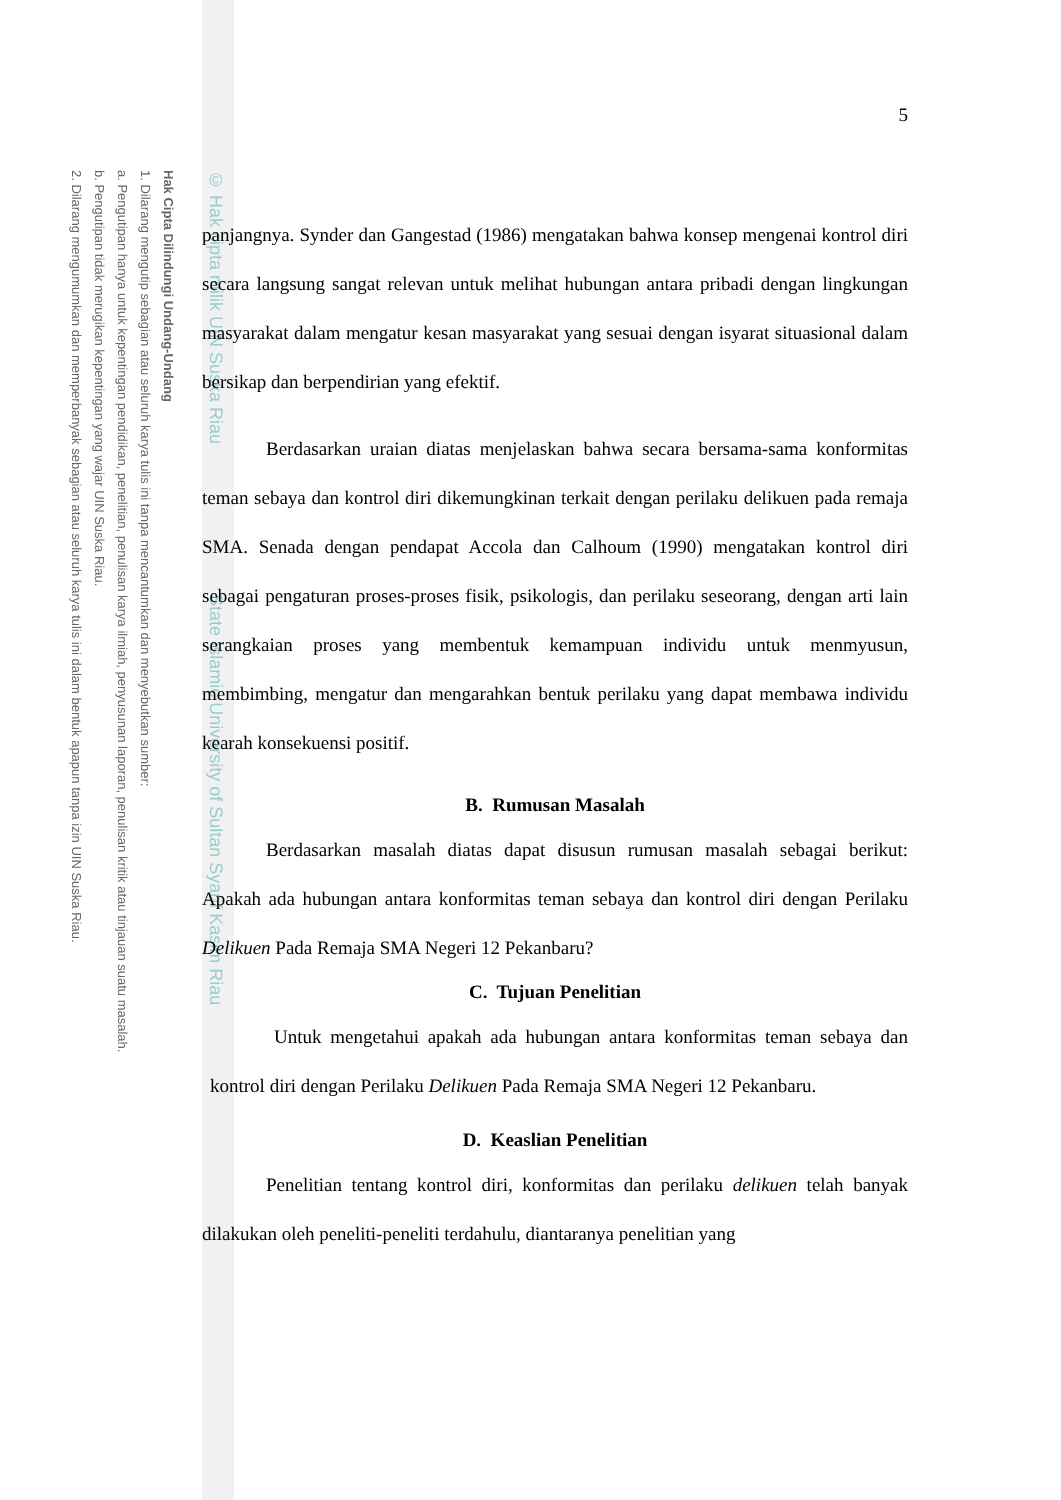Hak Cipta Dilindungi Undang-Undang
1. Dilarang mengutip sebagian atau seluruh karya tulis ini tanpa mencantumkan dan menyebutkan sumber:
a. Pengutipan hanya untuk kepentingan pendidikan, penelitian, penulisan karya ilmiah, penyusunan laporan, penulisan kritik atau tinjauan suatu masalah.
b. Pengutipan tidak merugikan kepentingan yang wajar UIN Suska Riau.
2. Dilarang mengumumkan dan memperbanyak sebagian atau seluruh karya tulis ini dalam bentuk apapun tanpa izin UIN Suska Riau.
© Hak cipta milik UIN Suska Riau State Islamic University of Sultan Syarif Kasim Riau
5
panjangnya. Synder dan Gangestad (1986) mengatakan bahwa konsep mengenai kontrol diri secara langsung sangat relevan untuk melihat hubungan antara pribadi dengan lingkungan masyarakat dalam mengatur kesan masyarakat yang sesuai dengan isyarat situasional dalam bersikap dan berpendirian yang efektif.
Berdasarkan uraian diatas menjelaskan bahwa secara bersama-sama konformitas teman sebaya dan kontrol diri dikemungkinan terkait dengan perilaku delikuen pada remaja SMA. Senada dengan pendapat Accola dan Calhoum (1990) mengatakan kontrol diri sebagai pengaturan proses-proses fisik, psikologis, dan perilaku seseorang, dengan arti lain serangkaian proses yang membentuk kemampuan individu untuk menmyusun, membimbing, mengatur dan mengarahkan bentuk perilaku yang dapat membawa individu kearah konsekuensi positif.
B. Rumusan Masalah
Berdasarkan masalah diatas dapat disusun rumusan masalah sebagai berikut: Apakah ada hubungan antara konformitas teman sebaya dan kontrol diri dengan Perilaku Delikuen Pada Remaja SMA Negeri 12 Pekanbaru?
C. Tujuan Penelitian
Untuk mengetahui apakah ada hubungan antara konformitas teman sebaya dan kontrol diri dengan Perilaku Delikuen Pada Remaja SMA Negeri 12 Pekanbaru.
D. Keaslian Penelitian
Penelitian tentang kontrol diri, konformitas dan perilaku delikuen telah banyak dilakukan oleh peneliti-peneliti terdahulu, diantaranya penelitian yang